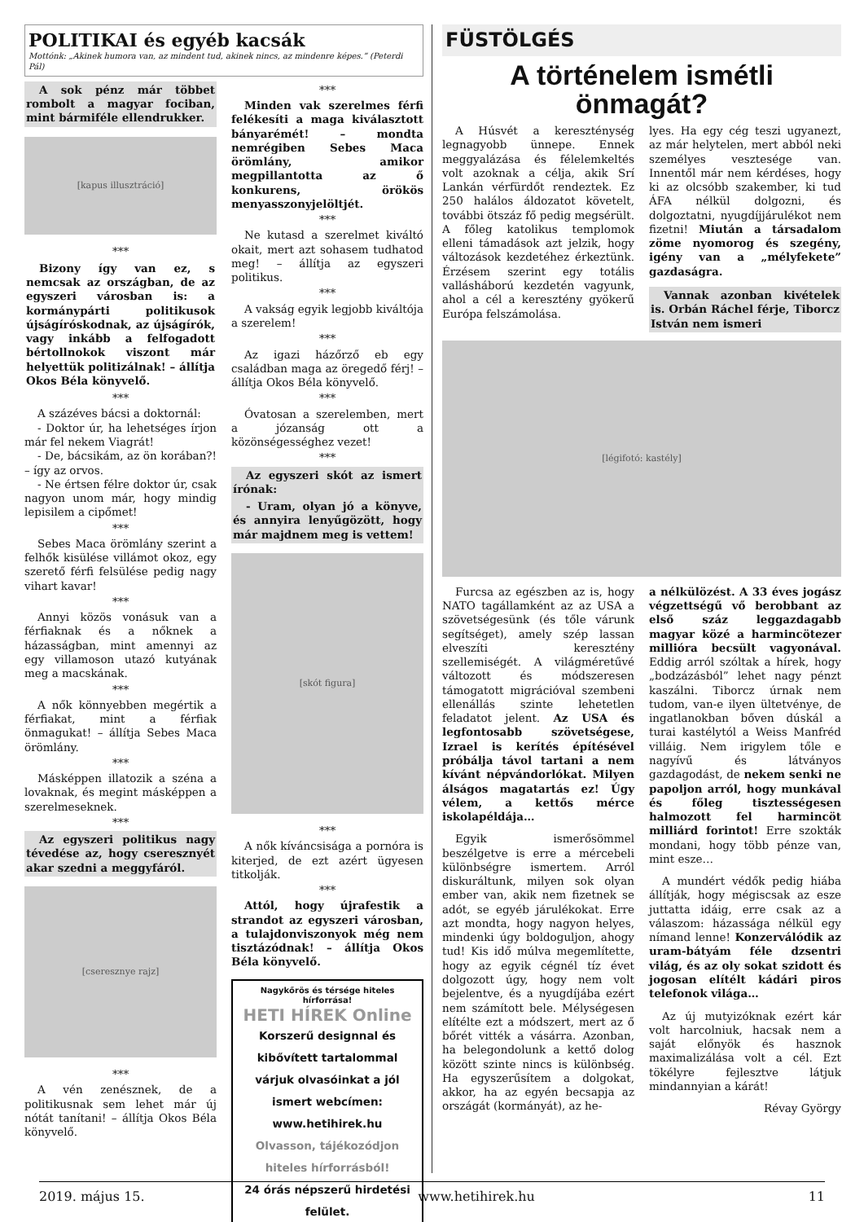POLITIKAI és egyéb kacsák
Mottónk: „Akinek humora van, az mindent tud, akinek nincs, az mindenre képes.” (Peterdi Pál)
A sok pénz már többet rombolt a magyar fociban, mint bármiféle ellendrukker.
[kapus illusztráció]
***
Bizony így van ez, s nemcsak az országban, de az egyszeri városban is: a kormánypárti politikusok újságíróskodnak, az újságírók, vagy inkább a felfogadott bértollnokok viszont már helyettük politizálnak! – állítja Okos Béla könyvelő.
***
A százéves bácsi a doktornál:
- Doktor úr, ha lehetséges írjon már fel nekem Viagrát!
- De, bácsikám, az ön korában?! – így az orvos.
- Ne értsen félre doktor úr, csak nagyon unom már, hogy mindig lepisilem a cipőmet!
***
Sebes Maca örömlány szerint a felhők kisülése villámot okoz, egy szerető férfi felsülése pedig nagy vihart kavar!
***
Annyi közös vonásuk van a férfiaknak és a nőknek a házasságban, mint amennyi az egy villamoson utazó kutyának meg a macskának.
***
A nők könnyebben megértik a férfiakat, mint a férfiak önmagukat! – állítja Sebes Maca örömlány.
***
Másképpen illatozik a széna a lovaknak, és megint másképpen a szerelmeseknek.
***
Az egyszeri politikus nagy tévedése az, hogy cseresznyét akar szedni a meggyfáról.
[cseresznye rajz]
***
A vén zenésznek, de a politikusnak sem lehet már új nótát tanítani! – állítja Okos Béla könyvelő.
***
Minden vak szerelmes férfi felékesíti a maga kiválasztott bányarémét! – mondta nemrégiben Sebes Maca örömlány, amikor megpillantotta az ő konkurens, örökös menyasszonyjelöltjét.
***
Ne kutasd a szerelmet kiváltó okait, mert azt sohasem tudhatod meg! – állítja az egyszeri politikus.
***
A vakság egyik legjobb kiváltója a szerelem!
***
Az igazi házőrző eb egy családban maga az öregedő férj! – állítja Okos Béla könyvelő.
***
Óvatosan a szerelemben, mert a józanság ott a közönségességhez vezet!
***
Az egyszeri skót az ismert írónak:
- Uram, olyan jó a könyve, és annyira lenyűgözött, hogy már majdnem meg is vettem!
[skót figura]
***
A nők kíváncsisága a pornóra is kiterjed, de ezt azért ügyesen titkolják.
***
Attól, hogy újrafestik a strandot az egyszeri városban, a tulajdonviszonyok még nem tisztázódnak! – állítja Okos Béla könyvelő.
Nagykőrös és térsége hiteles hírforrása!
HETI HÍREK Online
Korszerű designnal és kibővített tartalommal várjuk olvasóinkat a jól ismert webcímen: www.hetihirek.hu
Olvasson, tájékozódjon hiteles hírforrásból!
24 órás népszerű hirdetési felület.
FÜSTÖLGÉS
A történelem ismétli önmagát?
A Húsvét a kereszténység legnagyobb ünnepe. Ennek meggyalázása és félelemkeltés volt azoknak a célja, akik Srí Lankán vérfürdőt rendeztek. Ez 250 halálos áldozatot követelt, további ötszáz fő pedig megsérült. A főleg katolikus templomok elleni támadások azt jelzik, hogy változások kezdetéhez érkeztünk. Érzésem szerint egy totális vallásháború kezdetén vagyunk, ahol a cél a keresztény gyökerű Európa felszámolása.
lyes. Ha egy cég teszi ugyanezt, az már helytelen, mert abból neki személyes vesztesége van. Innentől már nem kérdéses, hogy ki az olcsóbb szakember, ki tud ÁFA nélkül dolgozni, és dolgoztatni, nyugdíjjárulékot nem fizetni! Miután a társadalom zöme nyomorog és szegény, igény van a „mélyfekete” gazdaságra.
Vannak azonban kivételek is. Orbán Ráchel férje, Tiborcz István nem ismeri
[légifotó: kastély]
Furcsa az egészben az is, hogy NATO tagállamként az az USA a szövetségesünk (és tőle várunk segítséget), amely szép lassan elveszíti keresztény szellemiségét. A világméretűvé változott és módszeresen támogatott migrációval szembeni ellenállás szinte lehetetlen feladatot jelent. Az USA és legfontosabb szövetségese, Izrael is kerítés építésével próbálja távol tartani a nem kívánt népvándorlókat. Milyen álságos magatartás ez! Úgy vélem, a kettős mérce iskolapéldája…
Egyik ismerősömmel beszélgetve is erre a mércebeli különbségre ismertem. Arról diskuráltunk, milyen sok olyan ember van, akik nem fizetnek se adót, se egyéb járulékokat. Erre azt mondta, hogy nagyon helyes, mindenki úgy boldoguljon, ahogy tud! Kis idő múlva megemlítette, hogy az egyik cégnél tíz évet dolgozott úgy, hogy nem volt bejelentve, és a nyugdíjába ezért nem számított bele. Mélységesen elítélte ezt a módszert, mert az ő bőrét vitték a vásárra. Azonban, ha belegondolunk a kettő dolog között szinte nincs is különbség. Ha egyszerűsítem a dolgokat, akkor, ha az egyén becsapja az országát (kormányát), az he-
a nélkülözést. A 33 éves jogász végzettségű vő berobbant az első száz leggazdagabb magyar közé a harmincötezer millióra becsült vagyonával. Eddig arról szóltak a hírek, hogy „bodzázásból” lehet nagy pénzt kaszálni. Tiborcz úrnak nem tudom, van-e ilyen ültetvénye, de ingatlanokban bőven dúskál a turai kastélytól a Weiss Manfréd villáig. Nem irigylem tőle e nagyívű és látványos gazdagodást, de nekem senki ne papoljon arról, hogy munkával és főleg tisztességesen halmozott fel harmincöt milliárd forintot! Erre szokták mondani, hogy több pénze van, mint esze…
A mundért védők pedig hiába állítják, hogy mégiscsak az esze juttatta idáig, erre csak az a válaszom: házassága nélkül egy nímand lenne! Konzerválódik az uram-bátyám féle dzsentri világ, és az oly sokat szidott és jogosan elítélt kádári piros telefonok világa…
Az új mutyizóknak ezért kár volt harcolniuk, hacsak nem a saját előnyök és hasznok maximalizálása volt a cél. Ezt tökélyre fejlesztve látjuk mindannyian a kárát!
Révay György
2019. május 15. www.hetihirek.hu 11